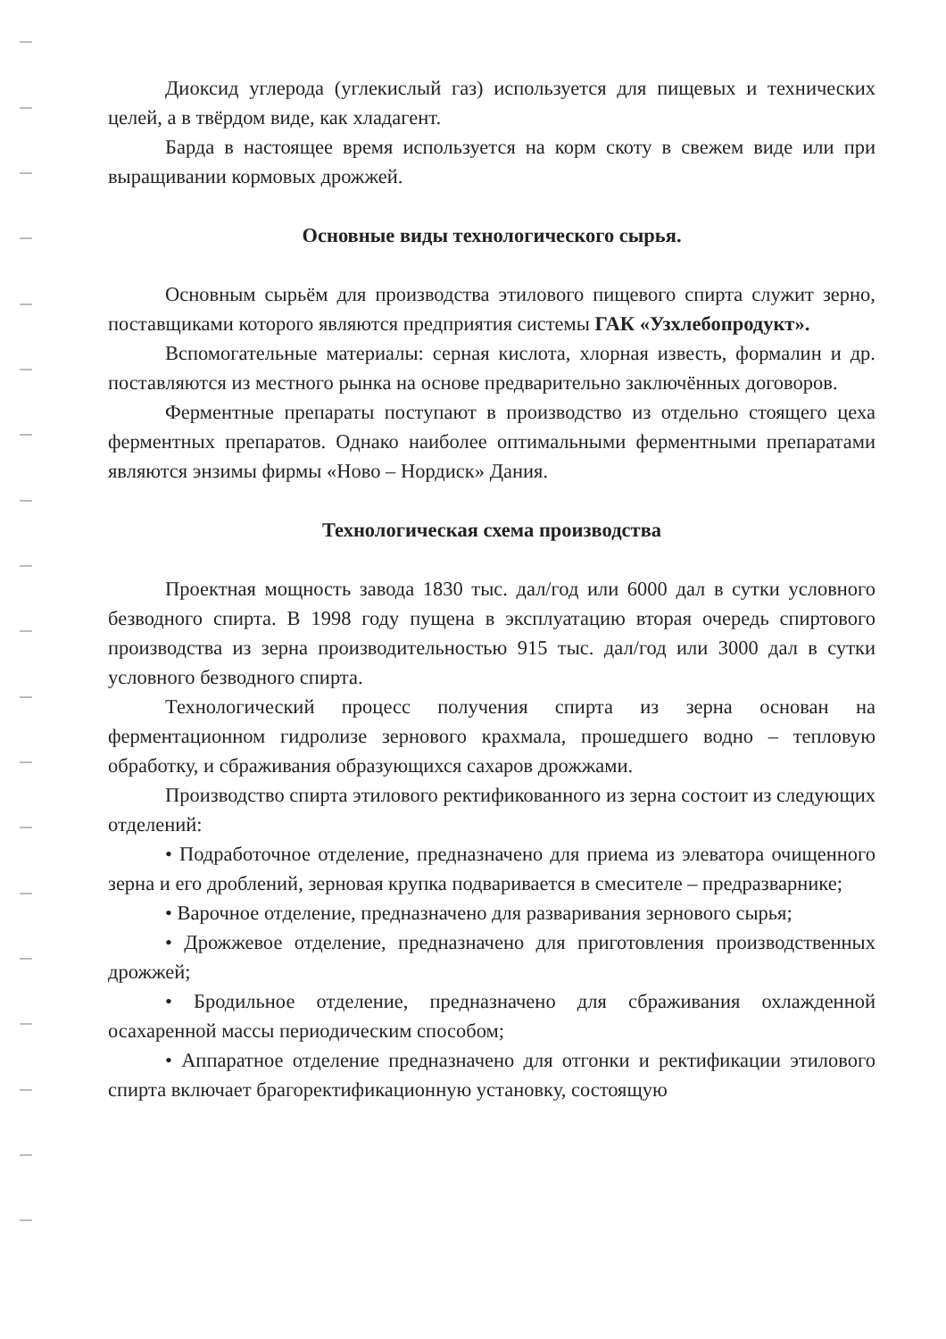Диоксид углерода (углекислый газ) используется для пищевых и технических целей, а в твёрдом виде, как хладагент.
Барда в настоящее время используется на корм скоту в свежем виде или при выращивании кормовых дрожжей.
Основные виды технологического сырья.
Основным сырьём для производства этилового пищевого спирта служит зерно, поставщиками которого являются предприятия системы ГАК «Узхлебопродукт».
Вспомогательные материалы: серная кислота, хлорная известь, формалин и др. поставляются из местного рынка на основе предварительно заключённых договоров.
Ферментные препараты поступают в производство из отдельно стоящего цеха ферментных препаратов. Однако наиболее оптимальными ферментными препаратами являются энзимы фирмы «Ново – Нордиск» Дания.
Технологическая схема производства
Проектная мощность завода 1830 тыс. дал/год или 6000 дал в сутки условного безводного спирта. В 1998 году пущена в эксплуатацию вторая очередь спиртового производства из зерна производительностью 915 тыс. дал/год или 3000 дал в сутки условного безводного спирта.
Технологический процесс получения спирта из зерна основан на ферментационном гидролизе зернового крахмала, прошедшего водно – тепловую обработку, и сбраживания образующихся сахаров дрожжами.
Производство спирта этилового ректификованного из зерна состоит из следующих отделений:
• Подработочное отделение, предназначено для приема из элеватора очищенного зерна и его дроблений, зерновая крупка подваривается в смесителе – предразварнике;
• Варочное отделение, предназначено для разваривания зернового сырья;
• Дрожжевое отделение, предназначено для приготовления производственных дрожжей;
• Бродильное отделение, предназначено для сбраживания охлажденной осахаренной массы периодическим способом;
• Аппаратное отделение предназначено для отгонки и ректификации этилового спирта включает брагоректификационную установку, состоящую